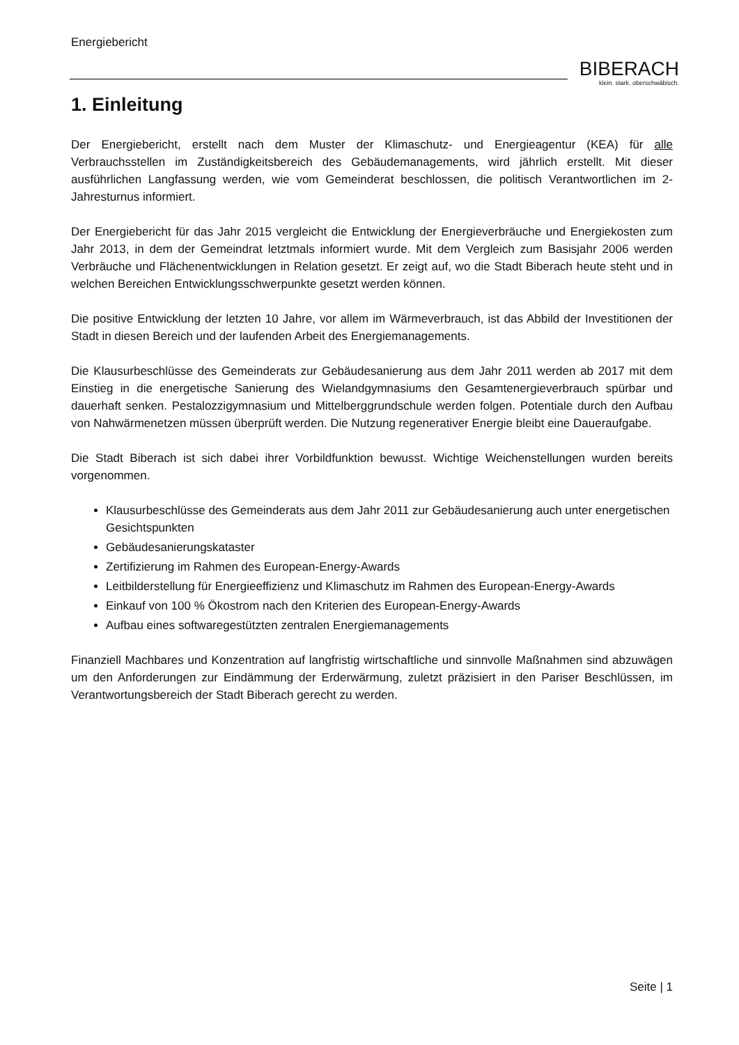Energiebericht
BIBERACH
klein. stark. oberschwäbisch.
1. Einleitung
Der Energiebericht, erstellt nach dem Muster der Klimaschutz- und Energieagentur (KEA) für alle Verbrauchsstellen im Zuständigkeitsbereich des Gebäudemanagements, wird jährlich erstellt. Mit dieser ausführlichen Langfassung werden, wie vom Gemeinderat beschlossen, die politisch Verantwortlichen im 2-Jahresturnus informiert.
Der Energiebericht für das Jahr 2015 vergleicht die Entwicklung der Energieverbräuche und Energiekosten zum Jahr 2013, in dem der Gemeindrat letztmals informiert wurde. Mit dem Vergleich zum Basisjahr 2006 werden Verbräuche und Flächenentwicklungen in Relation gesetzt. Er zeigt auf, wo die Stadt Biberach heute steht und in welchen Bereichen Entwicklungsschwerpunkte gesetzt werden können.
Die positive Entwicklung der letzten 10 Jahre, vor allem im Wärmeverbrauch, ist das Abbild der Investitionen der Stadt in diesen Bereich und der laufenden Arbeit des Energiemanagements.
Die Klausurbeschlüsse des Gemeinderats zur Gebäudesanierung aus dem Jahr 2011 werden ab 2017 mit dem Einstieg in die energetische Sanierung des Wielandgymnasiums den Gesamtenergieverbrauch spürbar und dauerhaft senken. Pestalozzigymnasium und Mittelberggrundschule werden folgen. Potentiale durch den Aufbau von Nahwärmenetzen müssen überprüft werden. Die Nutzung regenerativer Energie bleibt eine Daueraufgabe.
Die Stadt Biberach ist sich dabei ihrer Vorbildfunktion bewusst. Wichtige Weichenstellungen wurden bereits vorgenommen.
Klausurbeschlüsse des Gemeinderats aus dem Jahr 2011 zur Gebäudesanierung auch unter energetischen Gesichtspunkten
Gebäudesanierungskataster
Zertifizierung im Rahmen des European-Energy-Awards
Leitbilderstellung für Energieeffizienz und Klimaschutz im Rahmen des European-Energy-Awards
Einkauf von 100 % Ökostrom nach den Kriterien des European-Energy-Awards
Aufbau eines softwaregestützten zentralen Energiemanagements
Finanziell Machbares und Konzentration auf langfristig wirtschaftliche und sinnvolle Maßnahmen sind abzuwägen um den Anforderungen zur Eindämmung der Erderwärmung, zuletzt präzisiert in den Pariser Beschlüssen, im Verantwortungsbereich der Stadt Biberach gerecht zu werden.
Seite | 1